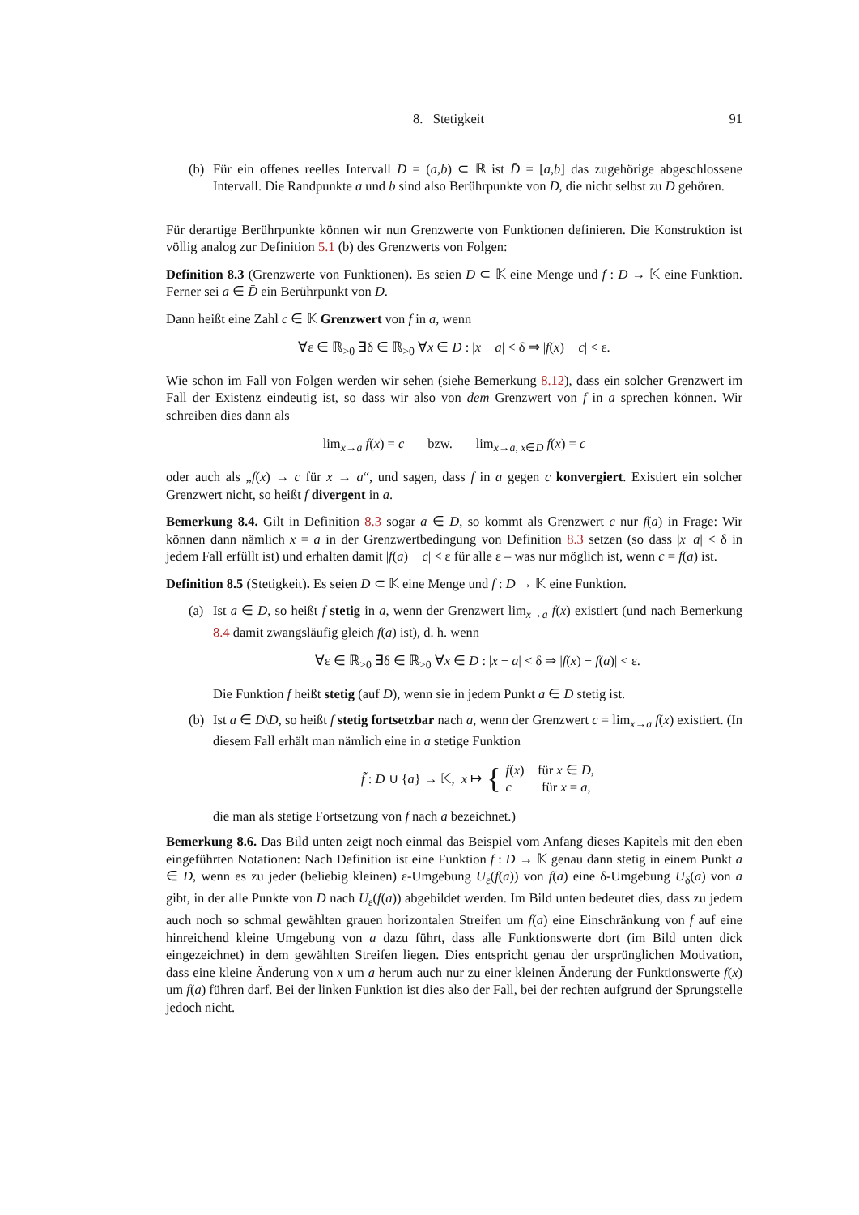8. Stetigkeit 91
(b) Für ein offenes reelles Intervall D = (a,b) ⊂ ℝ ist D̄ = [a,b] das zugehörige abgeschlossene Intervall. Die Randpunkte a und b sind also Berührpunkte von D, die nicht selbst zu D gehören.
Für derartige Berührpunkte können wir nun Grenzwerte von Funktionen definieren. Die Konstruktion ist völlig analog zur Definition 5.1 (b) des Grenzwerts von Folgen:
Definition 8.3 (Grenzwerte von Funktionen). Es seien D ⊂ 𝕂 eine Menge und f : D → 𝕂 eine Funktion. Ferner sei a ∈ D̄ ein Berührpunkt von D.
Dann heißt eine Zahl c ∈ 𝕂 Grenzwert von f in a, wenn
∀ε ∈ ℝ<sub>>0</sub> ∃δ ∈ ℝ<sub>>0</sub> ∀x ∈ D : |x − a| < δ ⇒ |f(x) − c| < ε.
Wie schon im Fall von Folgen werden wir sehen (siehe Bemerkung 8.12), dass ein solcher Grenzwert im Fall der Existenz eindeutig ist, so dass wir also von dem Grenzwert von f in a sprechen können. Wir schreiben dies dann als
lim<sub>x→a</sub> f(x) = c bzw. lim<sub>x→a, x∈D</sub> f(x) = c
oder auch als „f(x) → c für x → a“, und sagen, dass f in a gegen c konvergiert. Existiert ein solcher Grenzwert nicht, so heißt f divergent in a.
Bemerkung 8.4. Gilt in Definition 8.3 sogar a ∈ D, so kommt als Grenzwert c nur f(a) in Frage: Wir können dann nämlich x = a in der Grenzwertbedingung von Definition 8.3 setzen (so dass |x−a| < δ in jedem Fall erfüllt ist) und erhalten damit |f(a) − c| < ε für alle ε – was nur möglich ist, wenn c = f(a) ist.
Definition 8.5 (Stetigkeit). Es seien D ⊂ 𝕂 eine Menge und f : D → 𝕂 eine Funktion.
(a) Ist a ∈ D, so heißt f stetig in a, wenn der Grenzwert lim<sub>x→a</sub> f(x) existiert (und nach Bemerkung 8.4 damit zwangsläufig gleich f(a) ist), d. h. wenn
∀ε ∈ ℝ<sub>>0</sub> ∃δ ∈ ℝ<sub>>0</sub> ∀x ∈ D : |x − a| < δ ⇒ |f(x) − f(a)| < ε.
Die Funktion f heißt stetig (auf D), wenn sie in jedem Punkt a ∈ D stetig ist.
(b) Ist a ∈ D̄\D, so heißt f stetig fortsetzbar nach a, wenn der Grenzwert c = lim<sub>x→a</sub> f(x) existiert. (In diesem Fall erhält man nämlich eine in a stetige Funktion
f̃ : D ∪ {a} → 𝕂, x ↦ { f(x) für x ∈ D,
c für x = a,
die man als stetige Fortsetzung von f nach a bezeichnet.)
Bemerkung 8.6. Das Bild unten zeigt noch einmal das Beispiel vom Anfang dieses Kapitels mit den eben eingeführten Notationen: Nach Definition ist eine Funktion f : D → 𝕂 genau dann stetig in einem Punkt a ∈ D, wenn es zu jeder (beliebig kleinen) ε-Umgebung U<sub>ε</sub>(f(a)) von f(a) eine δ-Umgebung U<sub>δ</sub>(a) von a gibt, in der alle Punkte von D nach U<sub>ε</sub>(f(a)) abgebildet werden. Im Bild unten bedeutet dies, dass zu jedem auch noch so schmal gewählten grauen horizontalen Streifen um f(a) eine Einschränkung von f auf eine hinreichend kleine Umgebung von a dazu führt, dass alle Funktionswerte dort (im Bild unten dick eingezeichnet) in dem gewählten Streifen liegen. Dies entspricht genau der ursprünglichen Motivation, dass eine kleine Änderung von x um a herum auch nur zu einer kleinen Änderung der Funktionswerte f(x) um f(a) führen darf. Bei der linken Funktion ist dies also der Fall, bei der rechten aufgrund der Sprungstelle jedoch nicht.